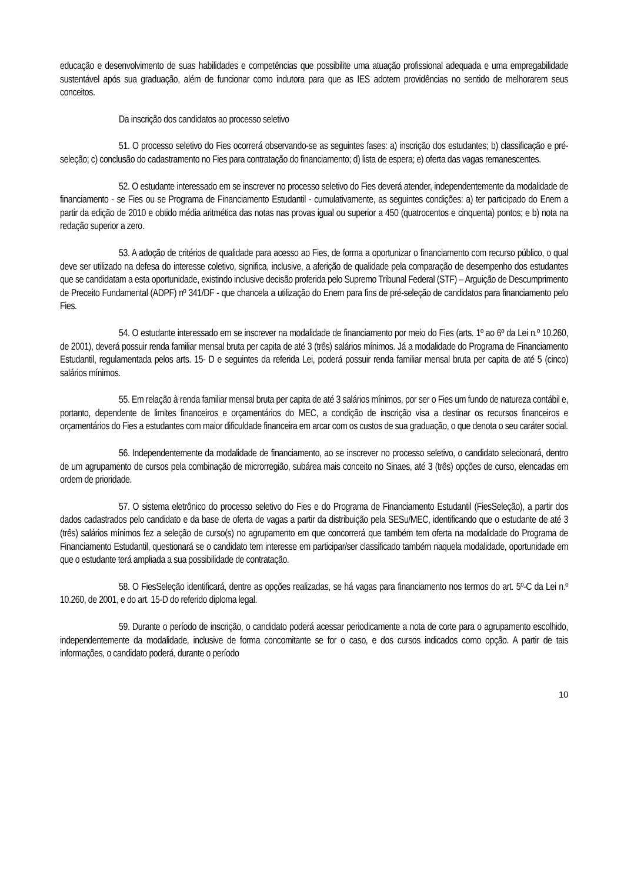educação e desenvolvimento de suas habilidades e competências que possibilite uma atuação profissional adequada e uma empregabilidade sustentável após sua graduação, além de funcionar como indutora para que as IES adotem providências no sentido de melhorarem seus conceitos.
Da inscrição dos candidatos ao processo seletivo
51. O processo seletivo do Fies ocorrerá observando-se as seguintes fases: a) inscrição dos estudantes; b) classificação e pré-seleção; c) conclusão do cadastramento no Fies para contratação do financiamento; d) lista de espera; e) oferta das vagas remanescentes.
52. O estudante interessado em se inscrever no processo seletivo do Fies deverá atender, independentemente da modalidade de financiamento - se Fies ou se Programa de Financiamento Estudantil - cumulativamente, as seguintes condições: a) ter participado do Enem a partir da edição de 2010 e obtido média aritmética das notas nas provas igual ou superior a 450 (quatrocentos e cinquenta) pontos; e b) nota na redação superior a zero.
53. A adoção de critérios de qualidade para acesso ao Fies, de forma a oportunizar o financiamento com recurso público, o qual deve ser utilizado na defesa do interesse coletivo, significa, inclusive, a aferição de qualidade pela comparação de desempenho dos estudantes que se candidatam a esta oportunidade, existindo inclusive decisão proferida pelo Supremo Tribunal Federal (STF) – Arguição de Descumprimento de Preceito Fundamental (ADPF) nº 341/DF - que chancela a utilização do Enem para fins de pré-seleção de candidatos para financiamento pelo Fies.
54. O estudante interessado em se inscrever na modalidade de financiamento por meio do Fies (arts. 1º ao 6º da Lei n.º 10.260, de 2001), deverá possuir renda familiar mensal bruta per capita de até 3 (três) salários mínimos. Já a modalidade do Programa de Financiamento Estudantil, regulamentada pelos arts. 15- D e seguintes da referida Lei, poderá possuir renda familiar mensal bruta per capita de até 5 (cinco) salários mínimos.
55. Em relação à renda familiar mensal bruta per capita de até 3 salários mínimos, por ser o Fies um fundo de natureza contábil e, portanto, dependente de limites financeiros e orçamentários do MEC, a condição de inscrição visa a destinar os recursos financeiros e orçamentários do Fies a estudantes com maior dificuldade financeira em arcar com os custos de sua graduação, o que denota o seu caráter social.
56. Independentemente da modalidade de financiamento, ao se inscrever no processo seletivo, o candidato selecionará, dentro de um agrupamento de cursos pela combinação de microrregião, subárea mais conceito no Sinaes, até 3 (três) opções de curso, elencadas em ordem de prioridade.
57. O sistema eletrônico do processo seletivo do Fies e do Programa de Financiamento Estudantil (FiesSeleção), a partir dos dados cadastrados pelo candidato e da base de oferta de vagas a partir da distribuição pela SESu/MEC, identificando que o estudante de até 3 (três) salários mínimos fez a seleção de curso(s) no agrupamento em que concorrerá que também tem oferta na modalidade do Programa de Financiamento Estudantil, questionará se o candidato tem interesse em participar/ser classificado também naquela modalidade, oportunidade em que o estudante terá ampliada a sua possibilidade de contratação.
58. O FiesSeleção identificará, dentre as opções realizadas, se há vagas para financiamento nos termos do art. 5º-C da Lei n.º 10.260, de 2001, e do art. 15-D do referido diploma legal.
59. Durante o período de inscrição, o candidato poderá acessar periodicamente a nota de corte para o agrupamento escolhido, independentemente da modalidade, inclusive de forma concomitante se for o caso, e dos cursos indicados como opção. A partir de tais informações, o candidato poderá, durante o período
10